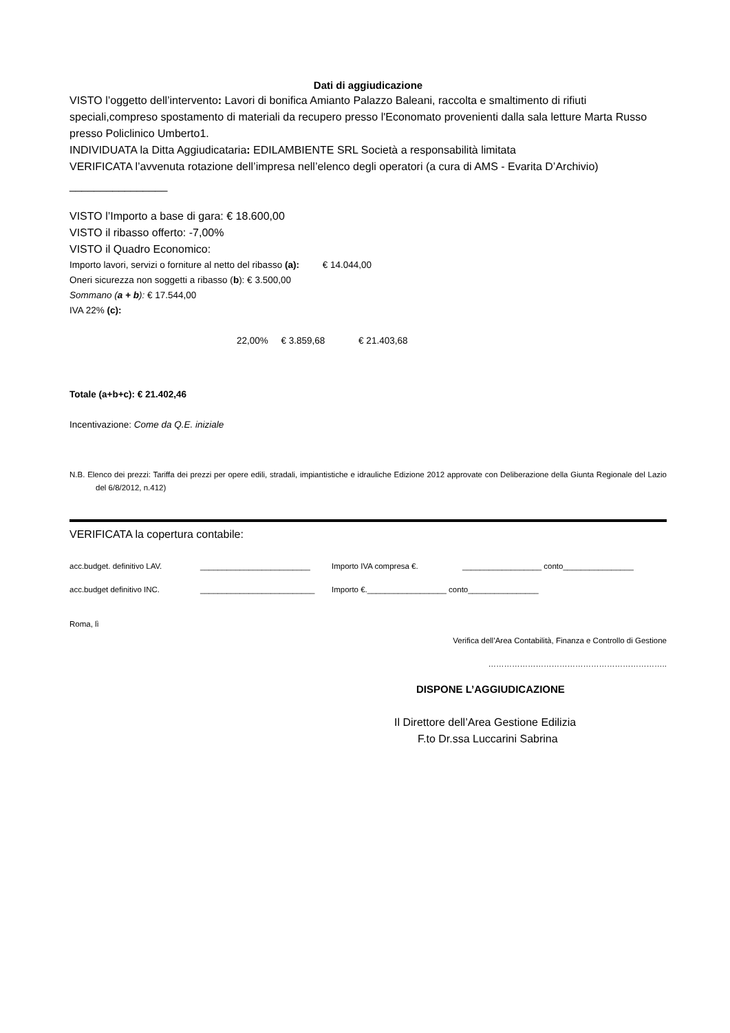Dati di aggiudicazione
VISTO l’oggetto dell’intervento: Lavori di bonifica Amianto Palazzo Baleani, raccolta e smaltimento di rifiuti speciali,compreso spostamento di materiali da recupero presso l'Economato provenienti dalla sala letture Marta Russo presso Policlinico Umberto1.
INDIVIDUATA la Ditta Aggiudicataria: EDILAMBIENTE SRL Società a responsabilità limitata
VERIFICATA l’avvenuta rotazione dell’impresa nell’elenco degli operatori (a cura di AMS - Evarita D’Archivio)
________________
VISTO l’Importo a base di gara: € 18.600,00
VISTO il ribasso offerto: -7,00%
VISTO il Quadro Economico:
Importo lavori, servizi o forniture al netto del ribasso (a): € 14.044,00
Oneri sicurezza non soggetti a ribasso (b): € 3.500,00
Sommano (a + b): € 17.544,00
IVA 22% (c):
22,00% € 3.859,68 € 21.403,68
Totale (a+b+c): € 21.402,46
Incentivazione: Come da Q.E. iniziale
N.B. Elenco dei prezzi: Tariffa dei prezzi per opere edili, stradali, impiantistiche e idrauliche Edizione 2012 approvate con Deliberazione della Giunta Regionale del Lazio del 6/8/2012, n.412)
VERIFICATA la copertura contabile:
acc.budget. definitivo LAV. _________________________ Importo IVA compresa €. __________________ conto________________
acc.budget definitivo INC. __________________________ Importo €.__________________ conto________________
Roma, lì
Verifica dell’Area Contabilità, Finanza e Controllo di Gestione
…………………………………………………………..
DISPONE L’AGGIUDICAZIONE
Il Direttore dell’Area Gestione Edilizia
F.to Dr.ssa Luccarini Sabrina